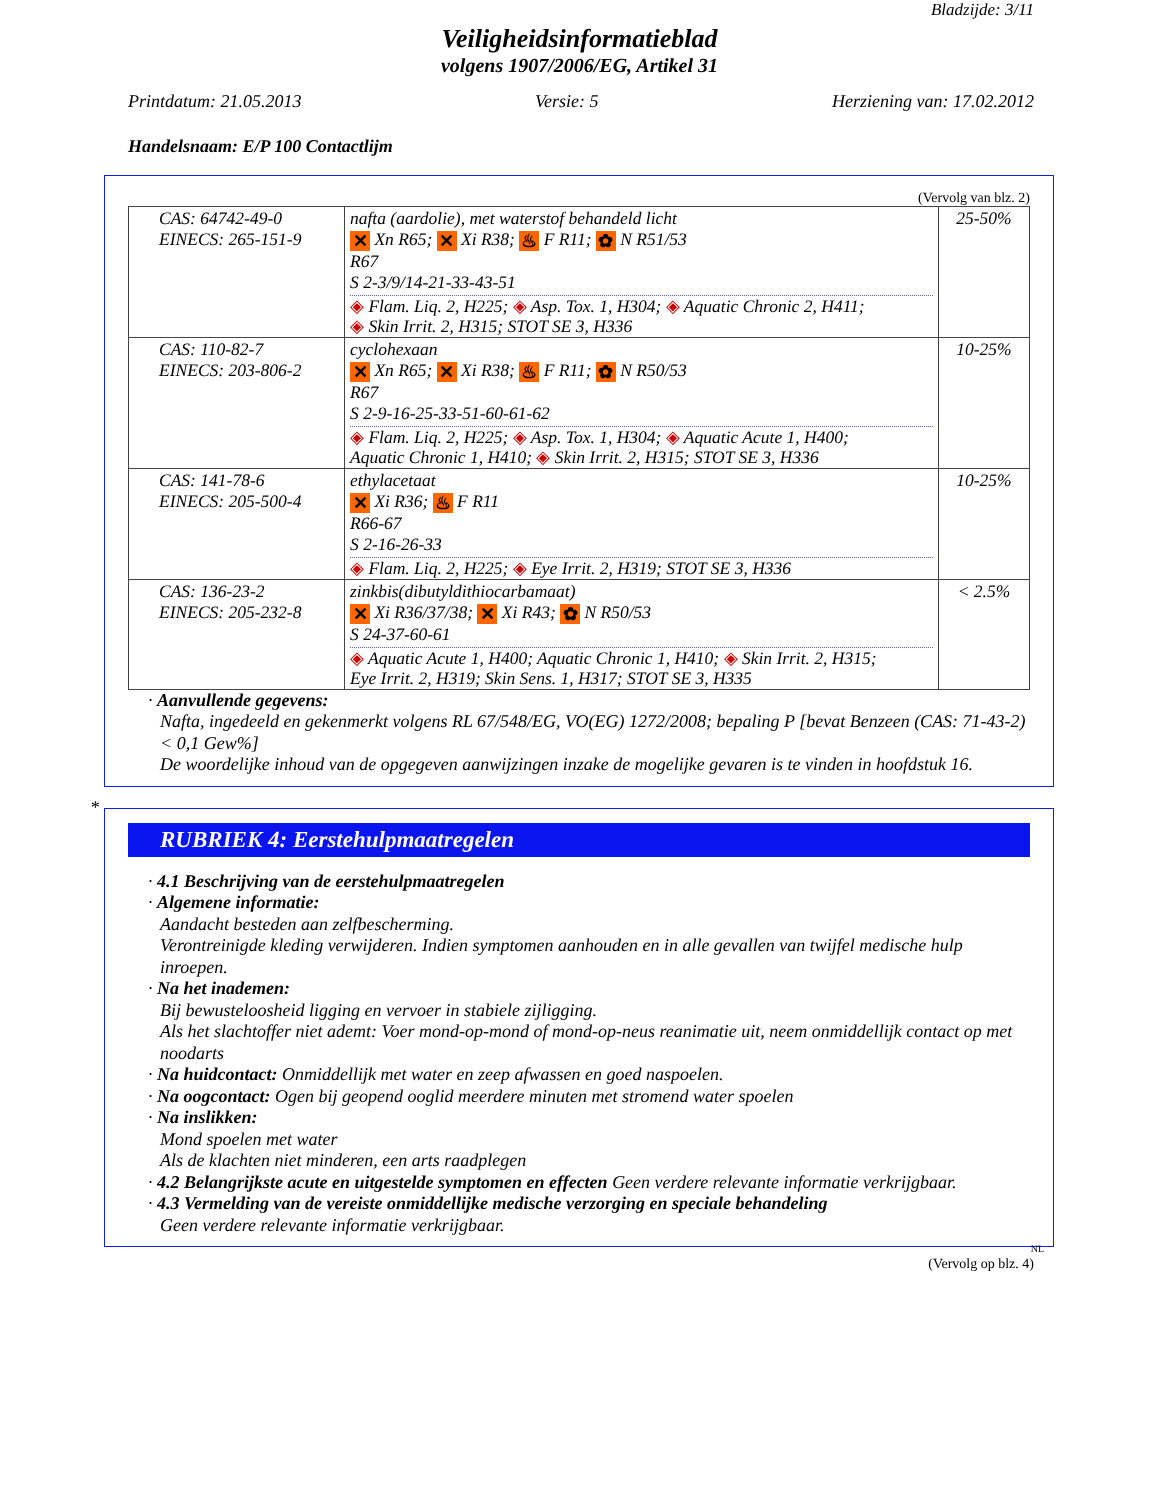Bladzijde: 3/11
Veiligheidsinformatieblad
volgens 1907/2006/EG, Artikel 31
Printdatum: 21.05.2013 Versie: 5 Herziening van: 17.02.2012
Handelsnaam: E/P 100 Contactlijm
(Vervolg van blz. 2)
| CAS: 64742-49-0 EINECS: 265-151-9 | nafta (aardolie), met waterstof behandeld licht ✕ Xn R65; ✕ Xi R38; ♨ F R11; ✿ N R51/53 R67 S 2-3/9/14-21-33-43-51 ◈ Flam. Liq. 2, H225; ◈ Asp. Tox. 1, H304; ◈ Aquatic Chronic 2, H411; ◈ Skin Irrit. 2, H315; STOT SE 3, H336 | 25-50% |
| CAS: 110-82-7 EINECS: 203-806-2 | cyclohexaan ✕ Xn R65; ✕ Xi R38; ♨ F R11; ✿ N R50/53 R67 S 2-9-16-25-33-51-60-61-62 ◈ Flam. Liq. 2, H225; ◈ Asp. Tox. 1, H304; ◈ Aquatic Acute 1, H400; Aquatic Chronic 1, H410; ◈ Skin Irrit. 2, H315; STOT SE 3, H336 | 10-25% |
| CAS: 141-78-6 EINECS: 205-500-4 | ethylacetaat ✕ Xi R36; ♨ F R11 R66-67 S 2-16-26-33 ◈ Flam. Liq. 2, H225; ◈ Eye Irrit. 2, H319; STOT SE 3, H336 | 10-25% |
| CAS: 136-23-2 EINECS: 205-232-8 | zinkbis(dibutyldithiocarbamaat) ✕ Xi R36/37/38; ✕ Xi R43; ✿ N R50/53 S 24-37-60-61 ◈ Aquatic Acute 1, H400; Aquatic Chronic 1, H410; ◈ Skin Irrit. 2, H315; Eye Irrit. 2, H319; Skin Sens. 1, H317; STOT SE 3, H335 | < 2.5% |
· Aanvullende gegevens:
Nafta, ingedeeld en gekenmerkt volgens RL 67/548/EG, VO(EG) 1272/2008; bepaling P [bevat Benzeen (CAS: 71-43-2) < 0,1 Gew%]
De woordelijke inhoud van de opgegeven aanwijzingen inzake de mogelijke gevaren is te vinden in hoofdstuk 16.
*
RUBRIEK 4: Eerstehulpmaatregelen
· 4.1 Beschrijving van de eerstehulpmaatregelen
· Algemene informatie:
Aandacht besteden aan zelfbescherming.
Verontreinigde kleding verwijderen. Indien symptomen aanhouden en in alle gevallen van twijfel medische hulp inroepen.
· Na het inademen:
Bij bewusteloosheid ligging en vervoer in stabiele zijligging.
Als het slachtoffer niet ademt: Voer mond-op-mond of mond-op-neus reanimatie uit, neem onmiddellijk contact op met noodarts
· Na huidcontact: Onmiddellijk met water en zeep afwassen en goed naspoelen.
· Na oogcontact: Ogen bij geopend ooglid meerdere minuten met stromend water spoelen
· Na inslikken:
Mond spoelen met water
Als de klachten niet minderen, een arts raadplegen
· 4.2 Belangrijkste acute en uitgestelde symptomen en effecten Geen verdere relevante informatie verkrijgbaar.
· 4.3 Vermelding van de vereiste onmiddellijke medische verzorging en speciale behandeling
Geen verdere relevante informatie verkrijgbaar.
NL
(Vervolg op blz. 4)